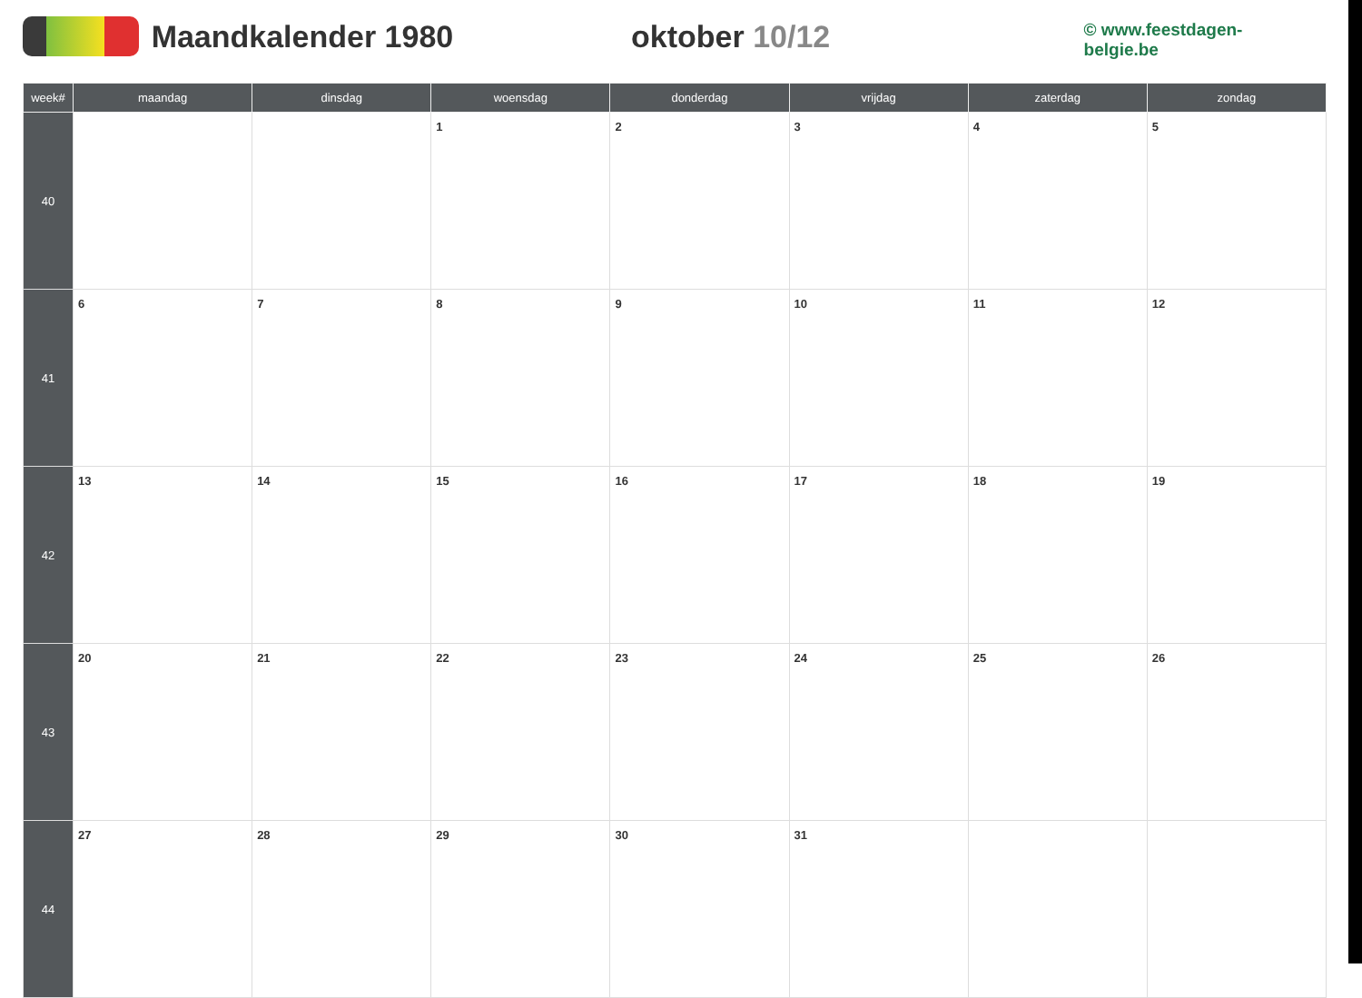Maandkalender 1980 oktober 10/12
© www.feestdagen-belgie.be
| week# | maandag | dinsdag | woensdag | donderdag | vrijdag | zaterdag | zondag |
| --- | --- | --- | --- | --- | --- | --- | --- |
| 40 | | | 1 | 2 | 3 | 4 | 5 |
| 41 | 6 | 7 | 8 | 9 | 10 | 11 | 12 |
| 42 | 13 | 14 | 15 | 16 | 17 | 18 | 19 |
| 43 | 20 | 21 | 22 | 23 | 24 | 25 | 26 |
| 44 | 27 | 28 | 29 | 30 | 31 | | |